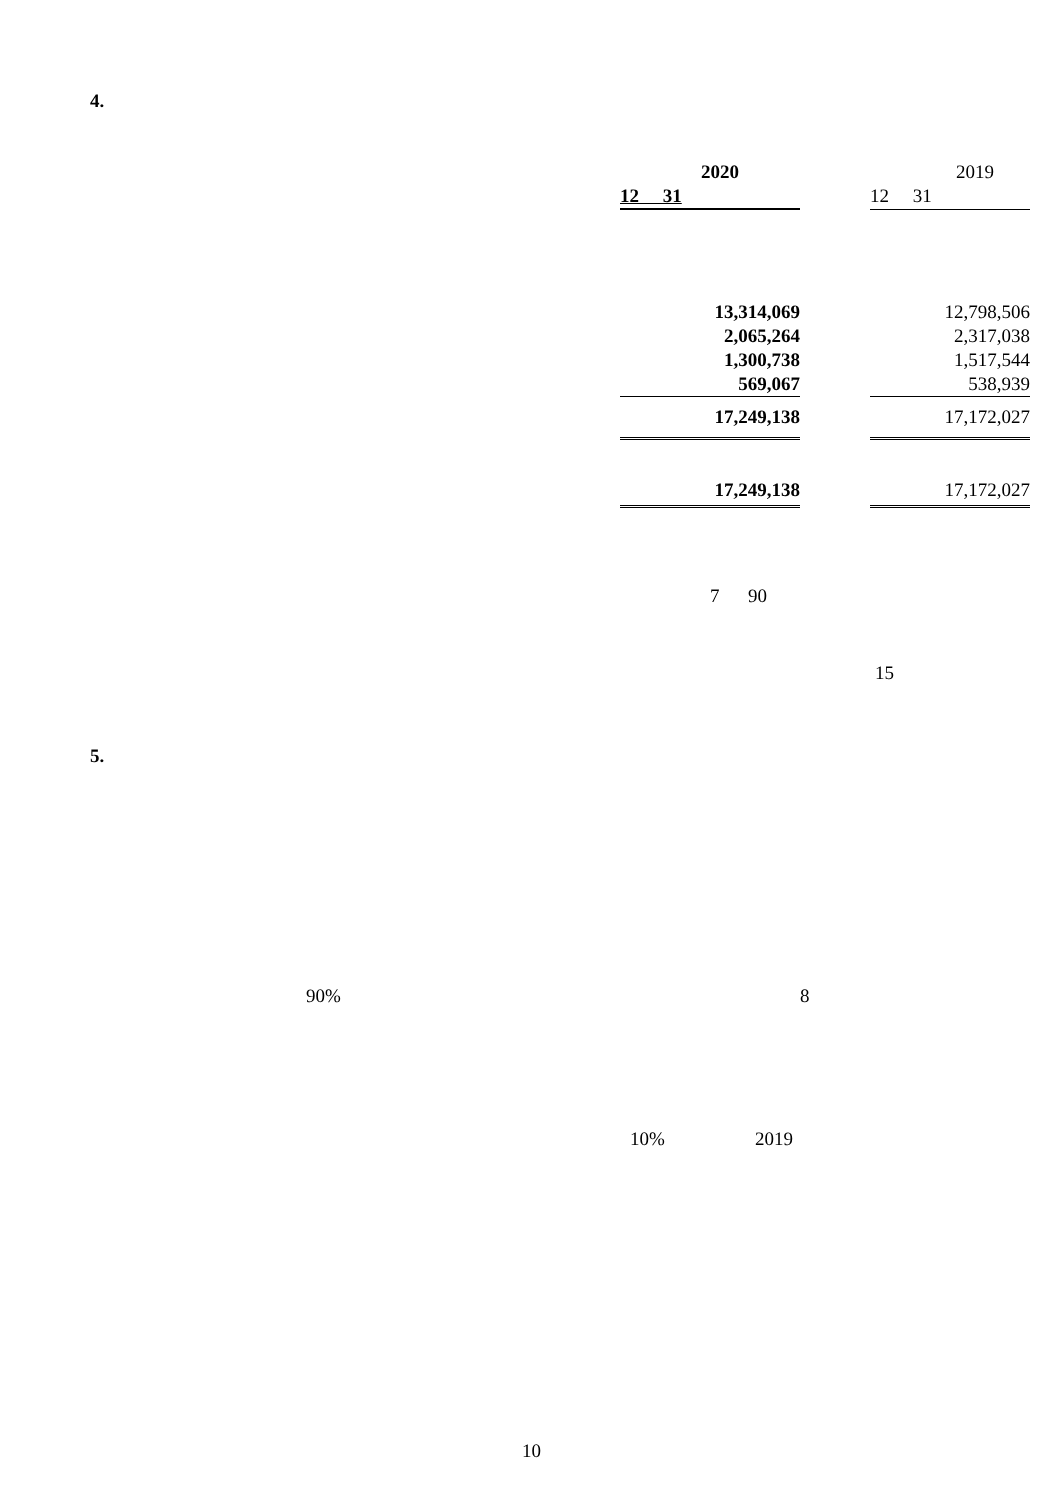4.
| 2020 | | 2019 |
| 12 31 | | 12 31 |
| 13,314,069 | | 12,798,506 |
| 2,065,264 | | 2,317,038 |
| 1,300,738 | | 1,517,544 |
| 569,067 | | 538,939 |
| 17,249,138 | | 17,172,027 |
| 17,249,138 | | 17,172,027 |
7 90
15
5.
90% 8
10% 2019
10